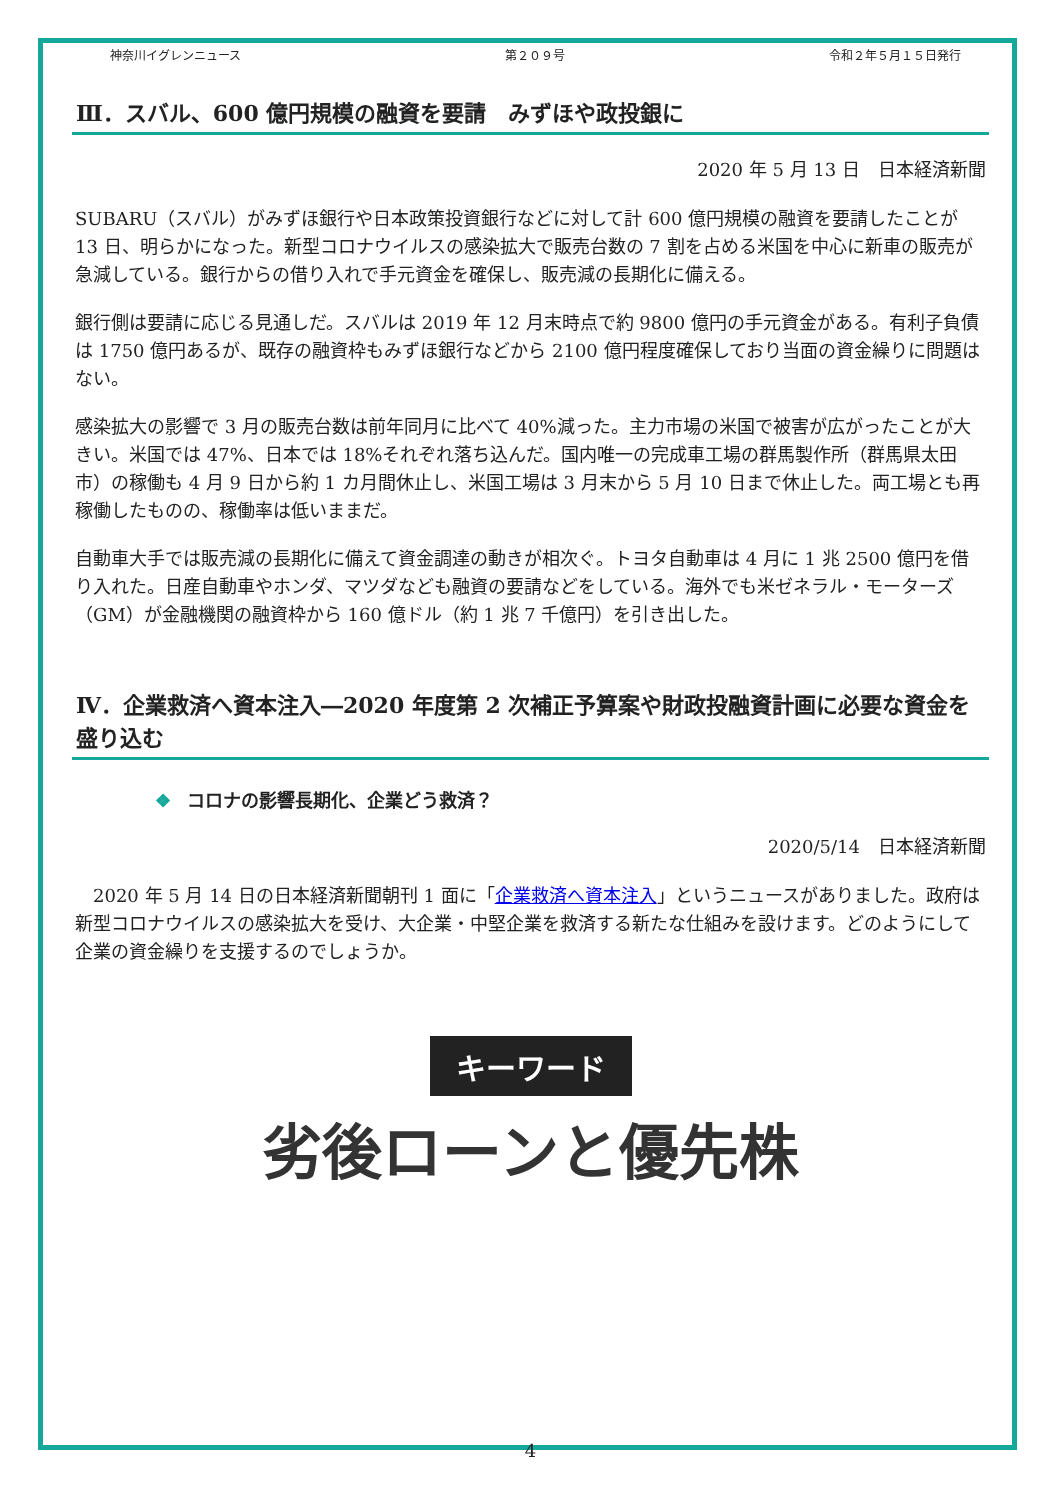神奈川イグレンニュース 第２０９号 令和２年５月１５日発行
Ⅲ．スバル、600 億円規模の融資を要請　みずほや政投銀に
2020 年 5 月 13 日　日本経済新聞
SUBARU（スバル）がみずほ銀行や日本政策投資銀行などに対して計 600 億円規模の融資を要請したことが 13 日、明らかになった。新型コロナウイルスの感染拡大で販売台数の 7 割を占める米国を中心に新車の販売が急減している。銀行からの借り入れで手元資金を確保し、販売減の長期化に備える。
銀行側は要請に応じる見通しだ。スバルは 2019 年 12 月末時点で約 9800 億円の手元資金がある。有利子負債は 1750 億円あるが、既存の融資枠もみずほ銀行などから 2100 億円程度確保しており当面の資金繰りに問題はない。
感染拡大の影響で 3 月の販売台数は前年同月に比べて 40%減った。主力市場の米国で被害が広がったことが大きい。米国では 47%、日本では 18%それぞれ落ち込んだ。国内唯一の完成車工場の群馬製作所（群馬県太田市）の稼働も 4 月 9 日から約 1 カ月間休止し、米国工場は 3 月末から 5 月 10 日まで休止した。両工場とも再稼働したものの、稼働率は低いままだ。
自動車大手では販売減の長期化に備えて資金調達の動きが相次ぐ。トヨタ自動車は 4 月に 1 兆 2500 億円を借り入れた。日産自動車やホンダ、マツダなども融資の要請などをしている。海外でも米ゼネラル・モーターズ（GM）が金融機関の融資枠から 160 億ドル（約 1 兆 7 千億円）を引き出した。
Ⅳ．企業救済へ資本注入―2020 年度第 2 次補正予算案や財政投融資計画に必要な資金を盛り込む
❖ コロナの影響長期化、企業どう救済？
2020/5/14　日本経済新聞
　2020 年 5 月 14 日の日本経済新聞朝刊 1 面に「企業救済へ資本注入」というニュースがありました。政府は新型コロナウイルスの感染拡大を受け、大企業・中堅企業を救済する新たな仕組みを設けます。どのようにして企業の資金繰りを支援するのでしょうか。
キーワード
劣後ローンと優先株
4